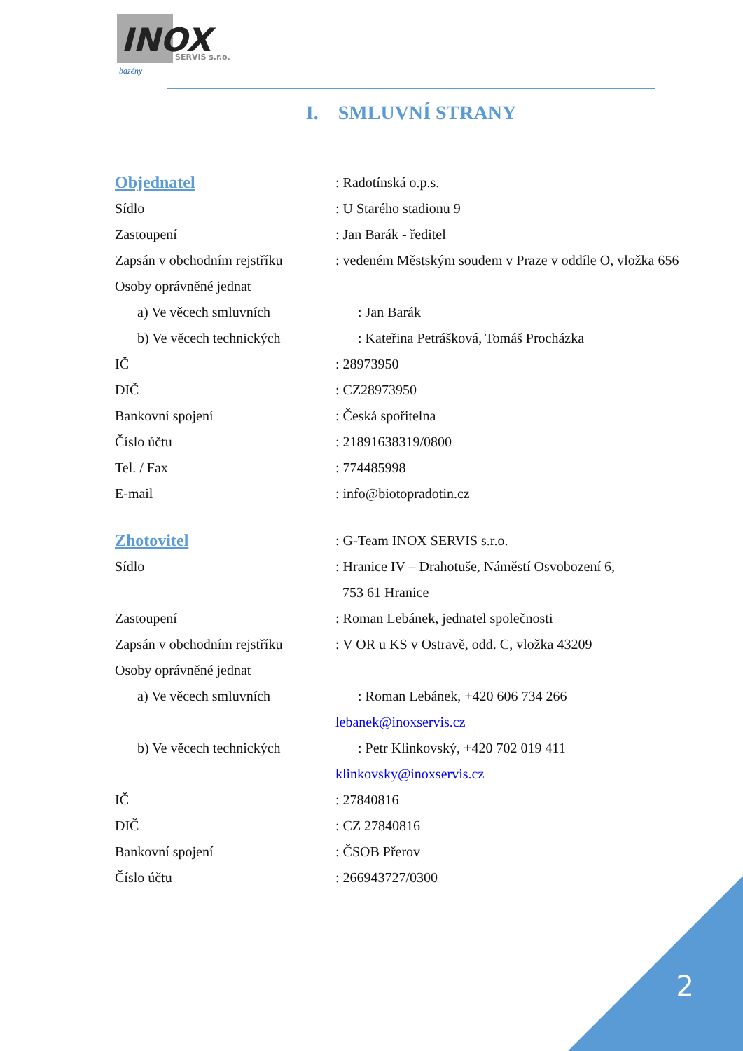INOX
SERVIS s.r.o.
bazény
I. SMLUVNÍ STRANY
Objednatel
: Radotínská o.p.s.
Sídlo : U Starého stadionu 9
Zastoupení : Jan Barák - ředitel
Zapsán v obchodním rejstříku
: vedeném Městským soudem v Praze v oddíle O, vložka 656
Osoby oprávněné jednat
a) Ve věcech smluvních : Jan Barák
b) Ve věcech technických
: Kateřina Petrášková, Tomáš Procházka
IČ : 28973950
DIČ : CZ28973950
Bankovní spojení : Česká spořitelna
Číslo účtu : 21891638319/0800
Tel. / Fax : 774485998
E-mail : info@biotopradotin.cz
Zhotovitel
: G-Team INOX SERVIS s.r.o.
Sídlo
: Hranice IV – Drahotuše, Náměstí Osvobození 6,
753 61 Hranice
Zastoupení
: Roman Lebánek, jednatel společnosti
Zapsán v obchodním rejstříku
: V OR u KS v Ostravě, odd. C, vložka 43209
Osoby oprávněné jednat
a) Ve věcech smluvních
: Roman Lebánek, +420 606 734 266
lebanek@inoxservis.cz
b) Ve věcech technických
: Petr Klinkovský, +420 702 019 411
klinkovsky@inoxservis.cz
IČ : 27840816
DIČ : CZ 27840816
Bankovní spojení : ČSOB Přerov
Číslo účtu : 266943727/0300
2